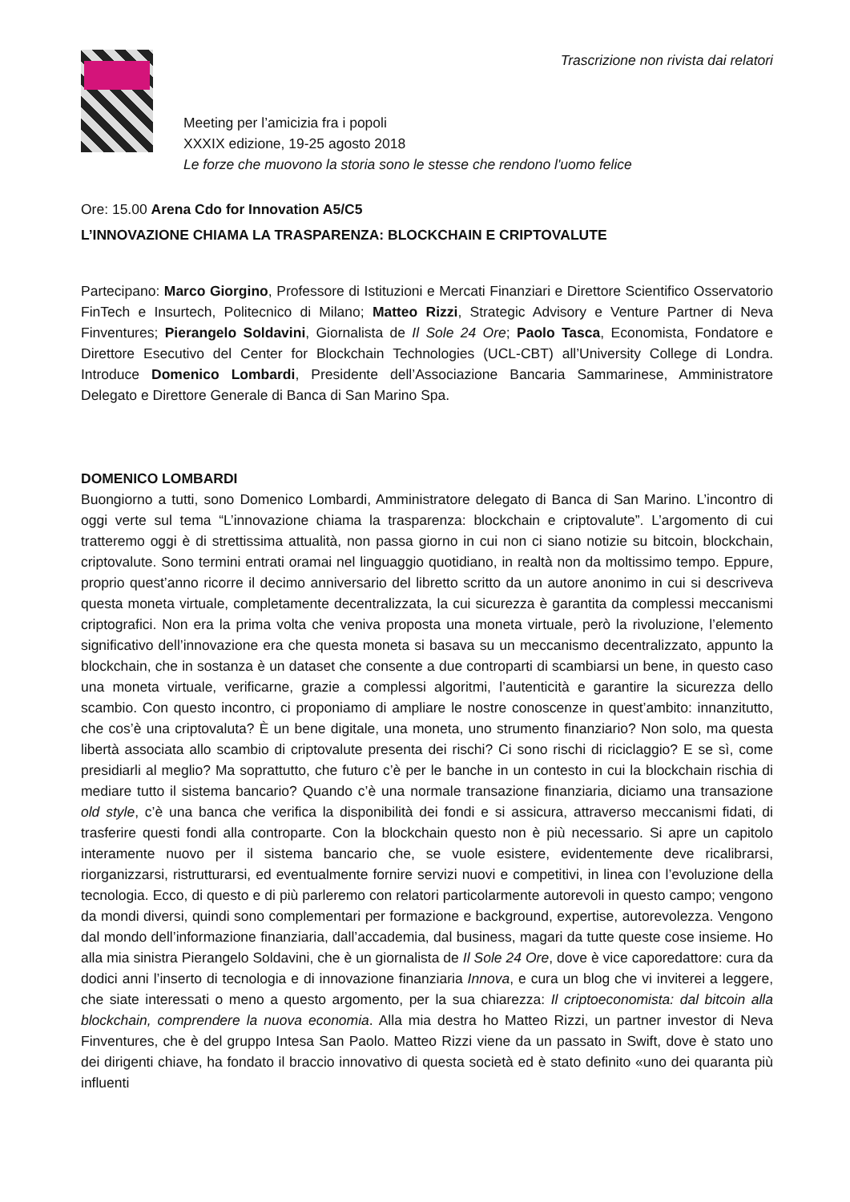Trascrizione non rivista dai relatori
Meeting per l’amicizia fra i popoli
XXXIX edizione, 19-25 agosto 2018
Le forze che muovono la storia sono le stesse che rendono l'uomo felice
Ore: 15.00 Arena Cdo for Innovation A5/C5
L’INNOVAZIONE CHIAMA LA TRASPARENZA: BLOCKCHAIN E CRIPTOVALUTE
Partecipano: Marco Giorgino, Professore di Istituzioni e Mercati Finanziari e Direttore Scientifico Osservatorio FinTech e Insurtech, Politecnico di Milano; Matteo Rizzi, Strategic Advisory e Venture Partner di Neva Finventures; Pierangelo Soldavini, Giornalista de Il Sole 24 Ore; Paolo Tasca, Economista, Fondatore e Direttore Esecutivo del Center for Blockchain Technologies (UCL-CBT) all’University College di Londra. Introduce Domenico Lombardi, Presidente dell’Associazione Bancaria Sammarinese, Amministratore Delegato e Direttore Generale di Banca di San Marino Spa.
DOMENICO LOMBARDI
Buongiorno a tutti, sono Domenico Lombardi, Amministratore delegato di Banca di San Marino. L’incontro di oggi verte sul tema “L’innovazione chiama la trasparenza: blockchain e criptovalute”. L’argomento di cui tratteremo oggi è di strettissima attualità, non passa giorno in cui non ci siano notizie su bitcoin, blockchain, criptovalute. Sono termini entrati oramai nel linguaggio quotidiano, in realtà non da moltissimo tempo. Eppure, proprio quest’anno ricorre il decimo anniversario del libretto scritto da un autore anonimo in cui si descriveva questa moneta virtuale, completamente decentralizzata, la cui sicurezza è garantita da complessi meccanismi criptografici. Non era la prima volta che veniva proposta una moneta virtuale, però la rivoluzione, l’elemento significativo dell’innovazione era che questa moneta si basava su un meccanismo decentralizzato, appunto la blockchain, che in sostanza è un dataset che consente a due controparti di scambiarsi un bene, in questo caso una moneta virtuale, verificarne, grazie a complessi algoritmi, l’autenticità e garantire la sicurezza dello scambio. Con questo incontro, ci proponiamo di ampliare le nostre conoscenze in quest’ambito: innanzitutto, che cos’è una criptovaluta? È un bene digitale, una moneta, uno strumento finanziario? Non solo, ma questa libertà associata allo scambio di criptovalute presenta dei rischi? Ci sono rischi di riciclaggio? E se sì, come presidiarli al meglio? Ma soprattutto, che futuro c’è per le banche in un contesto in cui la blockchain rischia di mediare tutto il sistema bancario? Quando c’è una normale transazione finanziaria, diciamo una transazione old style, c’è una banca che verifica la disponibilità dei fondi e si assicura, attraverso meccanismi fidati, di trasferire questi fondi alla controparte. Con la blockchain questo non è più necessario. Si apre un capitolo interamente nuovo per il sistema bancario che, se vuole esistere, evidentemente deve ricalibrarsi, riorganizzarsi, ristrutturarsi, ed eventualmente fornire servizi nuovi e competitivi, in linea con l’evoluzione della tecnologia. Ecco, di questo e di più parleremo con relatori particolarmente autorevoli in questo campo; vengono da mondi diversi, quindi sono complementari per formazione e background, expertise, autorevolezza. Vengono dal mondo dell’informazione finanziaria, dall’accademia, dal business, magari da tutte queste cose insieme. Ho alla mia sinistra Pierangelo Soldavini, che è un giornalista de Il Sole 24 Ore, dove è vice caporedattore: cura da dodici anni l’inserto di tecnologia e di innovazione finanziaria Innova, e cura un blog che vi inviterei a leggere, che siate interessati o meno a questo argomento, per la sua chiarezza: Il criptoeconomista: dal bitcoin alla blockchain, comprendere la nuova economia. Alla mia destra ho Matteo Rizzi, un partner investor di Neva Finventures, che è del gruppo Intesa San Paolo. Matteo Rizzi viene da un passato in Swift, dove è stato uno dei dirigenti chiave, ha fondato il braccio innovativo di questa società ed è stato definito «uno dei quaranta più influenti